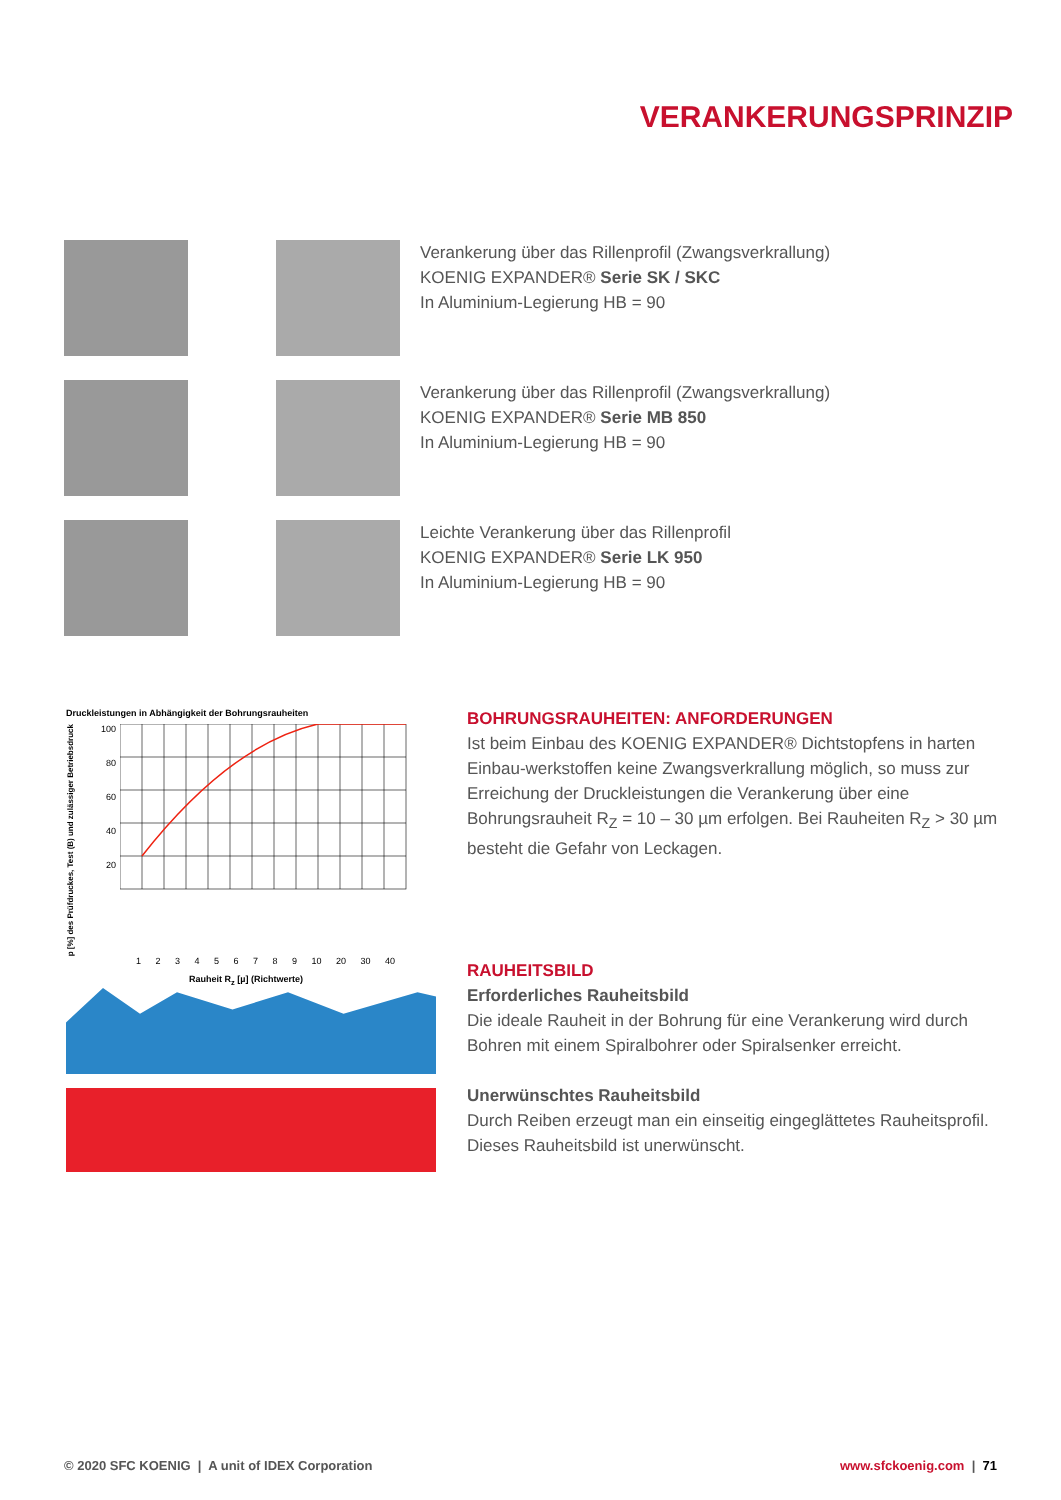VERANKERUNGSPRINZIP
Verankerung über das Rillenprofil (Zwangsverkrallung)
KOENIG EXPANDER® Serie SK / SKC
In Aluminium-Legierung HB = 90
Verankerung über das Rillenprofil (Zwangsverkrallung)
KOENIG EXPANDER® Serie MB 850
In Aluminium-Legierung HB = 90
Leichte Verankerung über das Rillenprofil
KOENIG EXPANDER® Serie LK 950
In Aluminium-Legierung HB = 90
Druckleistungen in Abhängigkeit der Bohrungsrauheiten
p [%] des Prüfdruckes, Test (B) und zulässiger Betriebsdruck
100
80
60
40
20
1 2 3 4 5 6 7 8 9 10 20 30 40
Rauheit R<sub>z</sub> [µ] (Richtwerte)
BOHRUNGSRAUHEITEN: ANFORDERUNGEN
Ist beim Einbau des KOENIG EXPANDER® Dichtstopfens in harten Einbau-werkstoffen keine Zwangsverkrallung möglich, so muss zur Erreichung der Druckleistungen die Verankerung über eine Bohrungsrauheit R<sub>Z</sub> = 10 – 30 µm erfolgen. Bei Rauheiten R<sub>Z</sub> > 30 µm besteht die Gefahr von Leckagen.
RAUHEITSBILD
Erforderliches Rauheitsbild
Die ideale Rauheit in der Bohrung für eine Verankerung wird durch Bohren mit einem Spiralbohrer oder Spiralsenker erreicht.
Unerwünschtes Rauheitsbild
Durch Reiben erzeugt man ein einseitig eingeglättetes Rauheitsprofil. Dieses Rauheitsbild ist unerwünscht.
© 2020 SFC KOENIG | A unit of IDEX Corporation
www.sfckoenig.com | 71